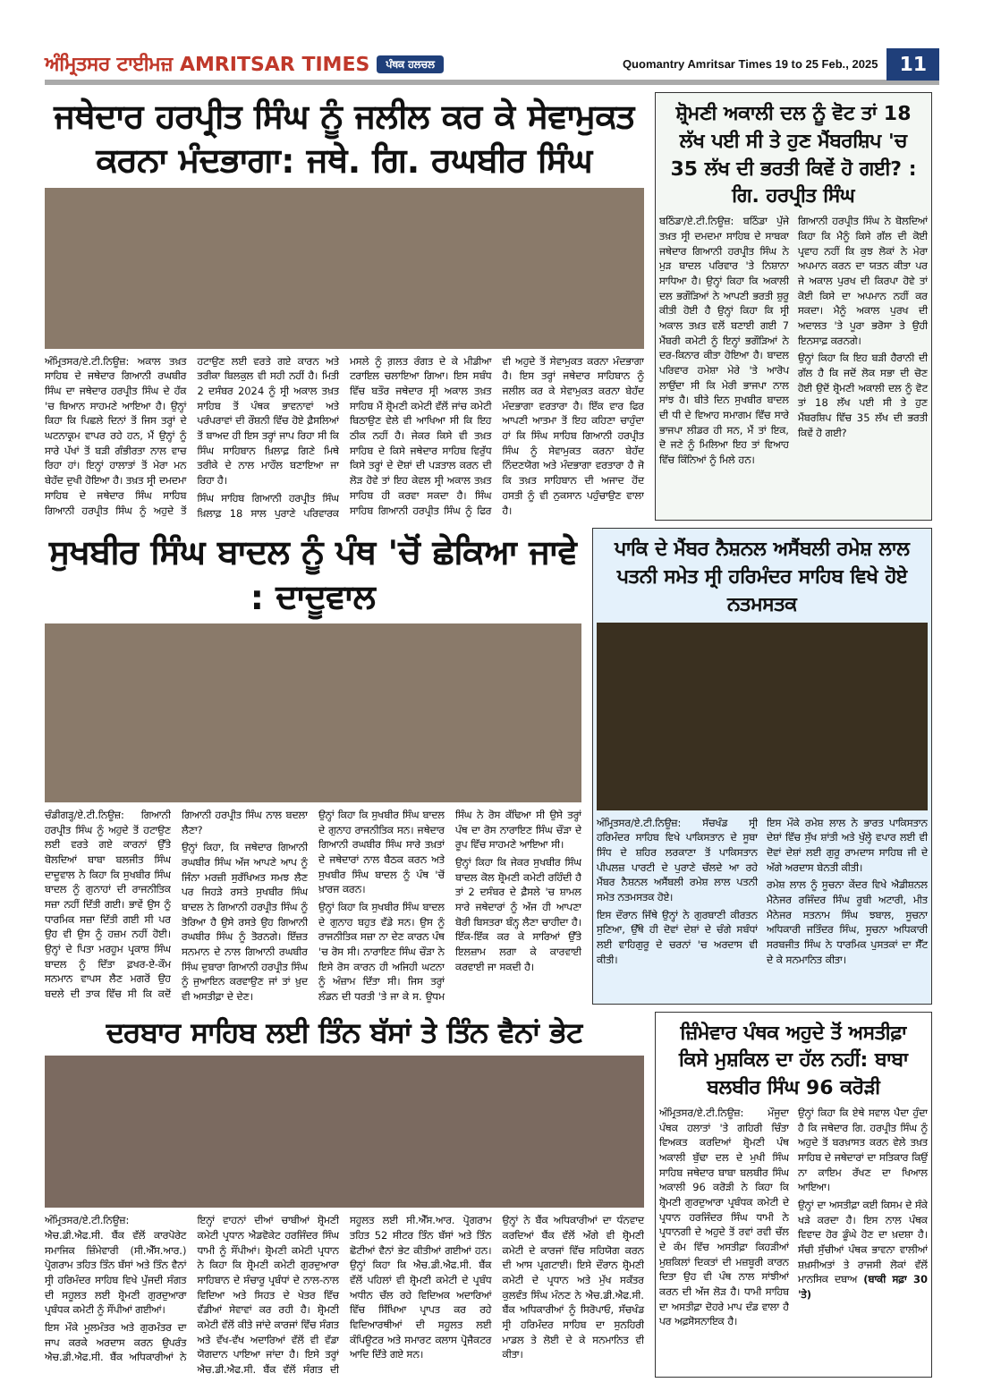ਅੰਮ੍ਰਿਤਸਰ ਟਾਈਮਜ਼ AMRITSAR TIMES ਪੰਥਕ ਹਲਚਲ Quomantry Amritsar Times 19 to 25 Feb., 2025 11
ਜਥੇਦਾਰ ਹਰਪ੍ਰੀਤ ਸਿੰਘ ਨੂੰ ਜਲੀਲ ਕਰ ਕੇ ਸੇਵਾਮੁਕਤ ਕਰਨਾ ਮੰਦਭਾਗਾ: ਜਥੇ. ਗਿ. ਰਘਬੀਰ ਸਿੰਘ
ਅੰਮ੍ਰਿਤਸਰ/ਏ.ਟੀ.ਨਿਊਜ਼: ਅਕਾਲ ਤਖ਼ਤ ਸਾਹਿਬ ਦੇ ਜਥੇਦਾਰ ਗਿਆਨੀ ਰਘਬੀਰ ਸਿੰਘ ਦਾ ਜਥੇਦਾਰ ਹਰਪ੍ਰੀਤ ਸਿੰਘ ਦੇ ਹੱਕ 'ਚ ਬਿਆਨ ਸਾਹਮਣੇ ਆਇਆ ਹੈ। ਉਨ੍ਹਾਂ ਕਿਹਾ ਕਿ ਪਿਛਲੇ ਦਿਨਾਂ ਤੋਂ ਜਿਸ ਤਰ੍ਹਾਂ ਦੇ ਘਟਨਾਕ੍ਰਮ ਵਾਪਰ ਰਹੇ ਹਨ, ਮੈਂ ਉਨ੍ਹਾਂ ਨੂੰ ਸਾਰੇ ਪੱਖਾਂ ਤੋਂ ਬੜੀ ਗੰਭੀਰਤਾ ਨਾਲ ਵਾਚ ਰਿਹਾ ਹਾਂ। ਇਨ੍ਹਾਂ ਹਾਲਾਤਾਂ ਤੋਂ ਮੇਰਾ ਮਨ ਬੇਹੱਦ ਦੁਖੀ ਹੋਇਆ ਹੈ। ਤਖ਼ਤ ਸ੍ਰੀ ਦਮਦਮਾ ਸਾਹਿਬ ਦੇ ਜਥੇਦਾਰ ਸਿੰਘ ਸਾਹਿਬ ਗਿਆਨੀ ਹਰਪ੍ਰੀਤ ਸਿੰਘ ਨੂੰ ਅਹੁਦੇ ਤੋਂ ਹਟਾਉਣ ਲਈ ਵਰਤੇ ਗਏ ਕਾਰਨ ਅਤੇ ਤਰੀਕਾ ਬਿਲਕੁਲ ਵੀ ਸਹੀ ਨਹੀਂ ਹੈ। ਮਿਤੀ 2 ਦਸੰਬਰ 2024 ਨੂੰ ਸ੍ਰੀ ਅਕਾਲ ਤਖ਼ਤ ਸਾਹਿਬ ਤੋਂ ਪੰਥਕ ਭਾਵਨਾਵਾਂ ਅਤੇ ਪਰੰਪਰਾਵਾਂ ਦੀ ਰੌਸ਼ਨੀ ਵਿੱਚ ਹੋਏ ਫ਼ੈਸਲਿਆਂ ਤੋਂ ਬਾਅਦ ਹੀ ਇਸ ਤਰ੍ਹਾਂ ਜਾਪ ਰਿਹਾ ਸੀ ਕਿ ਸਿੰਘ ਸਾਹਿਬਾਨ ਖ਼ਿਲਾਫ਼ ਗਿਣੇ ਮਿਥੇ ਤਰੀਕੇ ਦੇ ਨਾਲ ਮਾਹੌਲ ਬਣਾਇਆ ਜਾ ਰਿਹਾ ਹੈ।
ਸਿੰਘ ਸਾਹਿਬ ਗਿਆਨੀ ਹਰਪ੍ਰੀਤ ਸਿੰਘ ਖ਼ਿਲਾਫ਼ 18 ਸਾਲ ਪੁਰਾਣੇ ਪਰਿਵਾਰਕ ਮਸਲੇ ਨੂੰ ਗ਼ਲਤ ਰੰਗਤ ਦੇ ਕੇ ਮੀਡੀਆ ਟਰਾਇਲ ਚਲਾਇਆ ਗਿਆ। ਇਸ ਸਬੰਧ ਵਿੱਚ ਬਤੌਰ ਜਥੇਦਾਰ ਸ੍ਰੀ ਅਕਾਲ ਤਖ਼ਤ ਸਾਹਿਬ ਮੈਂ ਸ਼੍ਰੋਮਣੀ ਕਮੇਟੀ ਵੱਲੋਂ ਜਾਂਚ ਕਮੇਟੀ ਬਿਠਾਉਣ ਵੇਲੇ ਵੀ ਆਖਿਆ ਸੀ ਕਿ ਇਹ ਠੀਕ ਨਹੀਂ ਹੈ। ਜੇਕਰ ਕਿਸੇ ਵੀ ਤਖ਼ਤ ਸਾਹਿਬ ਦੇ ਕਿਸੇ ਜਥੇਦਾਰ ਸਾਹਿਬ ਵਿਰੁੱਧ ਕਿਸੇ ਤਰ੍ਹਾਂ ਦੇ ਦੋਸ਼ਾਂ ਦੀ ਪੜਤਾਲ ਕਰਨ ਦੀ ਲੋੜ ਹੋਵੇ ਤਾਂ ਇਹ ਕੇਵਲ ਸ੍ਰੀ ਅਕਾਲ ਤਖ਼ਤ ਸਾਹਿਬ ਹੀ ਕਰਵਾ ਸਕਦਾ ਹੈ। ਸਿੰਘ ਸਾਹਿਬ ਗਿਆਨੀ ਹਰਪ੍ਰੀਤ ਸਿੰਘ ਨੂੰ ਫਿਰ ਵੀ ਅਹੁਦੇ ਤੋਂ ਸੇਵਾਮੁਕਤ ਕਰਨਾ ਮੰਦਭਾਗਾ ਹੈ। ਇਸ ਤਰ੍ਹਾਂ ਜਥੇਦਾਰ ਸਾਹਿਬਾਨ ਨੂੰ ਜਲੀਲ ਕਰ ਕੇ ਸੇਵਾਮੁਕਤ ਕਰਨਾ ਬੇਹੱਦ ਮੰਦਭਾਗਾ ਵਰਤਾਰਾ ਹੈ। ਇੱਕ ਵਾਰ ਫਿਰ ਆਪਣੀ ਆਤਮਾ ਤੋਂ ਇਹ ਕਹਿਣਾ ਚਾਹੁੰਦਾ ਹਾਂ ਕਿ ਸਿੰਘ ਸਾਹਿਬ ਗਿਆਨੀ ਹਰਪ੍ਰੀਤ ਸਿੰਘ ਨੂੰ ਸੇਵਾਮੁਕਤ ਕਰਨਾ ਬੇਹੱਦ ਨਿੰਦਣਯੋਗ ਅਤੇ ਮੰਦਭਾਗਾ ਵਰਤਾਰਾ ਹੈ ਜੋ ਕਿ ਤਖ਼ਤ ਸਾਹਿਬਾਨ ਦੀ ਅਜਾਦ ਹੋਂਦ ਹਸਤੀ ਨੂੰ ਵੀ ਨੁਕਸਾਨ ਪਹੁੰਚਾਉਣ ਵਾਲਾ ਹੈ।
ਸ਼੍ਰੋਮਣੀ ਅਕਾਲੀ ਦਲ ਨੂੰ ਵੋਟ ਤਾਂ 18 ਲੱਖ ਪਈ ਸੀ ਤੇ ਹੁਣ ਮੈਂਬਰਸ਼ਿਪ 'ਚ 35 ਲੱਖ ਦੀ ਭਰਤੀ ਕਿਵੇਂ ਹੋ ਗਈ? : ਗਿ. ਹਰਪ੍ਰੀਤ ਸਿੰਘ
ਬਠਿੰਡਾ/ਏ.ਟੀ.ਨਿਊਜ਼: ਬਠਿੰਡਾ ਪੁੱਜੇ ਤਖ਼ਤ ਸ੍ਰੀ ਦਮਦਮਾ ਸਾਹਿਬ ਦੇ ਸਾਬਕਾ ਜਥੇਦਾਰ ਗਿਆਨੀ ਹਰਪ੍ਰੀਤ ਸਿੰਘ ਨੇ ਮੁੜ ਬਾਦਲ ਪਰਿਵਾਰ 'ਤੇ ਨਿਸ਼ਾਨਾ ਸਾਧਿਆ ਹੈ। ਉਨ੍ਹਾਂ ਕਿਹਾ ਕਿ ਅਕਾਲੀ ਦਲ ਭਗੌੜਿਆਂ ਨੇ ਆਪਣੀ ਭਰਤੀ ਸ਼ੁਰੂ ਕੀਤੀ ਹੋਈ ਹੈ ਉਨ੍ਹਾਂ ਕਿਹਾ ਕਿ ਸ੍ਰੀ ਅਕਾਲ ਤਖ਼ਤ ਵਲੋਂ ਬਣਾਈ ਗਈ 7 ਮੈਂਬਰੀ ਕਮੇਟੀ ਨੂੰ ਇਨ੍ਹਾਂ ਭਗੌੜਿਆਂ ਨੇ ਦਰ-ਕਿਨਾਰ ਕੀਤਾ ਹੋਇਆ ਹੈ। ਬਾਦਲ ਪਰਿਵਾਰ ਹਮੇਸ਼ਾ ਮੇਰੇ 'ਤੇ ਆਰੋਪ ਲਾਉਂਦਾ ਸੀ ਕਿ ਮੇਰੀ ਭਾਜਪਾ ਨਾਲ ਸਾਂਝ ਹੈ। ਬੀਤੇ ਦਿਨ ਸੁਖਬੀਰ ਬਾਦਲ ਦੀ ਧੀ ਦੇ ਵਿਆਹ ਸਮਾਗਮ ਵਿੱਚ ਸਾਰੇ ਭਾਜਪਾ ਲੀਡਰ ਹੀ ਸਨ, ਮੈਂ ਤਾਂ ਇਕ, ਦੋ ਜਣੇ ਨੂੰ ਮਿਲਿਆ ਇਹ ਤਾਂ ਵਿਆਹ ਵਿੱਚ ਕਿੰਨਿਆਂ ਨੂੰ ਮਿਲੇ ਹਨ।
ਗਿਆਨੀ ਹਰਪ੍ਰੀਤ ਸਿੰਘ ਨੇ ਬੋਲਦਿਆਂ ਕਿਹਾ ਕਿ ਮੈਨੂੰ ਕਿਸੇ ਗੱਲ ਦੀ ਕੋਈ ਪ੍ਰਵਾਹ ਨਹੀਂ ਕਿ ਕੁਝ ਲੋਕਾਂ ਨੇ ਮੇਰਾ ਅਪਮਾਨ ਕਰਨ ਦਾ ਯਤਨ ਕੀਤਾ ਪਰ ਜੇ ਅਕਾਲ ਪੁਰਖ ਦੀ ਕਿਰਪਾ ਹੋਵੇ ਤਾਂ ਕੋਈ ਕਿਸੇ ਦਾ ਅਪਮਾਨ ਨਹੀਂ ਕਰ ਸਕਦਾ। ਮੈਨੂੰ ਅਕਾਲ ਪੁਰਖ ਦੀ ਅਦਾਲਤ 'ਤੇ ਪੂਰਾ ਭਰੋਸਾ ਤੇ ਉਹੀ ਇਨਸਾਫ਼ ਕਰਨਗੇ।
ਉਨ੍ਹਾਂ ਕਿਹਾ ਕਿ ਇਹ ਬੜੀ ਹੈਰਾਨੀ ਦੀ ਗੱਲ ਹੈ ਕਿ ਜਦੋਂ ਲੋਕ ਸਭਾ ਦੀ ਚੋਣ ਹੋਈ ਉਦੋਂ ਸ਼੍ਰੋਮਣੀ ਅਕਾਲੀ ਦਲ ਨੂੰ ਵੋਟ ਤਾਂ 18 ਲੱਖ ਪਈ ਸੀ ਤੇ ਹੁਣ ਮੈਂਬਰਸ਼ਿਪ ਵਿੱਚ 35 ਲੱਖ ਦੀ ਭਰਤੀ ਕਿਵੇਂ ਹੋ ਗਈ?
ਸੁਖਬੀਰ ਸਿੰਘ ਬਾਦਲ ਨੂੰ ਪੰਥ 'ਚੋਂ ਛੇਕਿਆ ਜਾਵੇ : ਦਾਦੂਵਾਲ
ਚੰਡੀਗੜ੍ਹ/ਏ.ਟੀ.ਨਿਊਜ਼: ਗਿਆਨੀ ਹਰਪ੍ਰੀਤ ਸਿੰਘ ਨੂੰ ਅਹੁਦੇ ਤੋਂ ਹਟਾਉਣ ਲਈ ਵਰਤੇ ਗਏ ਕਾਰਨਾਂ ਉੱਤੇ ਬੋਲਦਿਆਂ ਬਾਬਾ ਬਲਜੀਤ ਸਿੰਘ ਦਾਦੂਵਾਲ ਨੇ ਕਿਹਾ ਕਿ ਸੁਖਬੀਰ ਸਿੰਘ ਬਾਦਲ ਨੂੰ ਗੁਨਾਹਾਂ ਦੀ ਰਾਜਨੀਤਿਕ ਸਜ਼ਾ ਨਹੀਂ ਦਿੱਤੀ ਗਈ। ਭਾਵੇਂ ਉਸ ਨੂੰ ਧਾਰਮਿਕ ਸਜ਼ਾ ਦਿੱਤੀ ਗਈ ਸੀ ਪਰ ਉਹ ਵੀ ਉਸ ਨੂੰ ਹਜ਼ਮ ਨਹੀਂ ਹੋਈ। ਉਨ੍ਹਾਂ ਦੇ ਪਿਤਾ ਮਰਹੂਮ ਪ੍ਰਕਾਸ਼ ਸਿੰਘ ਬਾਦਲ ਨੂੰ ਦਿੱਤਾ ਫ਼ਖਰ-ਏ-ਕੌਮ ਸਨਮਾਨ ਵਾਪਸ ਲੈਣ ਮਗਰੋਂ ਉਹ ਬਦਲੇ ਦੀ ਤਾਕ ਵਿੱਚ ਸੀ ਕਿ ਕਦੋਂ ਗਿਆਨੀ ਹਰਪ੍ਰੀਤ ਸਿੰਘ ਨਾਲ ਬਦਲਾ ਲੈਣਾ?
ਉਨ੍ਹਾਂ ਕਿਹਾ, ਕਿ ਜਥੇਦਾਰ ਗਿਆਨੀ ਰਘਬੀਰ ਸਿੰਘ ਅੱਜ ਆਪਣੇ ਆਪ ਨੂੰ ਜਿੰਨਾ ਮਰਜ਼ੀ ਸੁਰੱਖਿਅਤ ਸਮਝ ਲੈਣ ਪਰ ਜਿਹੜੇ ਰਸਤੇ ਸੁਖਬੀਰ ਸਿੰਘ ਬਾਦਲ ਨੇ ਗਿਆਨੀ ਹਰਪ੍ਰੀਤ ਸਿੰਘ ਨੂੰ ਤੋਰਿਆ ਹੈ ਉਸੇ ਰਸਤੇ ਉਹ ਗਿਆਨੀ ਰਘਬੀਰ ਸਿੰਘ ਨੂੰ ਤੋਰਨਗੇ। ਇੱਜ਼ਤ ਸਨਮਾਨ ਦੇ ਨਾਲ ਗਿਆਨੀ ਰਘਬੀਰ ਸਿੰਘ ਦੁਬਾਰਾ ਗਿਆਨੀ ਹਰਪ੍ਰੀਤ ਸਿੰਘ ਨੂੰ ਜੁਆਇਨ ਕਰਵਾਉਣ ਜਾਂ ਤਾਂ ਖ਼ੁਦ ਵੀ ਅਸਤੀਫ਼ਾ ਦੇ ਦੇਣ।
ਉਨ੍ਹਾਂ ਕਿਹਾ ਕਿ ਸੁਖਬੀਰ ਸਿੰਘ ਬਾਦਲ ਦੇ ਗੁਨਾਹ ਰਾਜਨੀਤਿਕ ਸਨ। ਜਥੇਦਾਰ ਗਿਆਨੀ ਰਘਬੀਰ ਸਿੰਘ ਸਾਰੇ ਤਖ਼ਤਾਂ ਦੇ ਜਥੇਦਾਰਾਂ ਨਾਲ ਬੈਠਕ ਕਰਨ ਅਤੇ ਸੁਖਬੀਰ ਸਿੰਘ ਬਾਦਲ ਨੂੰ ਪੰਥ 'ਚੋਂ ਖ਼ਾਰਜ ਕਰਨ।
ਉਨ੍ਹਾਂ ਕਿਹਾ ਕਿ ਸੁਖਬੀਰ ਸਿੰਘ ਬਾਦਲ ਦੇ ਗੁਨਾਹ ਬਹੁਤ ਵੱਡੇ ਸਨ। ਉਸ ਨੂੰ ਰਾਜਨੀਤਿਕ ਸਜ਼ਾ ਨਾ ਦੇਣ ਕਾਰਨ ਪੰਥ 'ਚ ਰੋਸ ਸੀ। ਨਾਰਾਇਣ ਸਿੰਘ ਚੌੜਾ ਨੇ ਇਸੇ ਰੋਸ ਕਾਰਨ ਹੀ ਅਜਿਹੀ ਘਟਨਾ ਨੂੰ ਅੰਜ਼ਾਮ ਦਿੱਤਾ ਸੀ। ਜਿਸ ਤਰ੍ਹਾਂ ਲੰਡਨ ਦੀ ਧਰਤੀ 'ਤੇ ਜਾ ਕੇ ਸ. ਊਧਮ ਸਿੰਘ ਨੇ ਰੋਸ ਕੱਢਿਆ ਸੀ ਉਸੇ ਤਰ੍ਹਾਂ ਪੰਥ ਦਾ ਰੋਸ ਨਾਰਾਇਣ ਸਿੰਘ ਚੌੜਾ ਦੇ ਰੂਪ ਵਿੱਚ ਸਾਹਮਣੇ ਆਇਆ ਸੀ।
ਉਨ੍ਹਾਂ ਕਿਹਾ ਕਿ ਜੇਕਰ ਸੁਖਬੀਰ ਸਿੰਘ ਬਾਦਲ ਕੋਲ ਸ਼੍ਰੋਮਣੀ ਕਮੇਟੀ ਰਹਿੰਦੀ ਹੈ ਤਾਂ 2 ਦਸੰਬਰ ਦੇ ਫ਼ੈਸਲੇ 'ਚ ਸ਼ਾਮਲ ਸਾਰੇ ਜਥੇਦਾਰਾਂ ਨੂੰ ਅੱਜ ਹੀ ਆਪਣਾ ਬੋਰੀ ਬਿਸਤਰਾ ਬੰਨ੍ਹ ਲੈਣਾ ਚਾਹੀਦਾ ਹੈ। ਇੱਕ-ਇੱਕ ਕਰ ਕੇ ਸਾਰਿਆਂ ਉੱਤੇ ਇਲਜ਼ਾਮ ਲਗਾ ਕੇ ਕਾਰਵਾਈ ਕਰਵਾਈ ਜਾ ਸਕਦੀ ਹੈ।
ਪਾਕਿ ਦੇ ਮੈਂਬਰ ਨੈਸ਼ਨਲ ਅਸੈਂਬਲੀ ਰਮੇਸ਼ ਲਾਲ ਪਤਨੀ ਸਮੇਤ ਸ੍ਰੀ ਹਰਿਮੰਦਰ ਸਾਹਿਬ ਵਿਖੇ ਹੋਏ ਨਤਮਸਤਕ
ਅੰਮ੍ਰਿਤਸਰ/ਏ.ਟੀ.ਨਿਊਜ਼: ਸੱਚਖੰਡ ਸ੍ਰੀ ਹਰਿਮੰਦਰ ਸਾਹਿਬ ਵਿਖੇ ਪਾਕਿਸਤਾਨ ਦੇ ਸੂਬਾ ਸਿੰਧ ਦੇ ਸ਼ਹਿਰ ਲਰਕਾਣਾ ਤੋਂ ਪਾਕਿਸਤਾਨ ਪੀਪਲਜ਼ ਪਾਰਟੀ ਦੇ ਪੁਰਾਣੇ ਚੱਲਦੇ ਆ ਰਹੇ ਮੈਂਬਰ ਨੈਸ਼ਨਲ ਅਸੈਂਬਲੀ ਰਮੇਸ਼ ਲਾਲ ਪਤਨੀ ਸਮੇਤ ਨਤਮਸਤਕ ਹੋਏ।
ਇਸ ਦੌਰਾਨ ਜਿੱਥੇ ਉਨ੍ਹਾਂ ਨੇ ਗੁਰਬਾਣੀ ਕੀਰਤਨ ਸੁਣਿਆ, ਉੱਥੇ ਹੀ ਦੋਵਾਂ ਦੇਸ਼ਾਂ ਦੇ ਚੰਗੇ ਸਬੰਧਾਂ ਲਈ ਵਾਹਿਗੁਰੂ ਦੇ ਚਰਨਾਂ 'ਚ ਅਰਦਾਸ ਵੀ ਕੀਤੀ।
ਇਸ ਮੌਕੇ ਰਮੇਸ਼ ਲਾਲ ਨੇ ਭਾਰਤ ਪਾਕਿਸਤਾਨ ਦੇਸ਼ਾਂ ਵਿੱਚ ਸੁੱਖ ਸ਼ਾਂਤੀ ਅਤੇ ਖੁੱਲ੍ਹੇ ਵਪਾਰ ਲਈ ਵੀ ਦੋਵਾਂ ਦੇਸ਼ਾਂ ਲਈ ਗੁਰੂ ਰਾਮਦਾਸ ਸਾਹਿਬ ਜੀ ਦੇ ਅੱਗੇ ਅਰਦਾਸ ਬੇਨਤੀ ਕੀਤੀ।
ਰਮੇਸ਼ ਲਾਲ ਨੂੰ ਸੂਚਨਾ ਕੇਂਦਰ ਵਿਖੇ ਐਡੀਸ਼ਨਲ ਮੈਨੇਜਰ ਰਜਿੰਦਰ ਸਿੰਘ ਰੂਬੀ ਅਟਾਰੀ, ਮੀਤ ਮੈਨੇਜਰ ਸਤਨਾਮ ਸਿੰਘ ਝਬਾਲ, ਸੂਚਨਾ ਅਧਿਕਾਰੀ ਜਤਿੰਦਰ ਸਿੰਘ, ਸੂਚਨਾ ਅਧਿਕਾਰੀ ਸਰਬਜੀਤ ਸਿੰਘ ਨੇ ਧਾਰਮਿਕ ਪੁਸਤਕਾਂ ਦਾ ਸੈੱਟ ਦੇ ਕੇ ਸਨਮਾਨਿਤ ਕੀਤਾ।
ਦਰਬਾਰ ਸਾਹਿਬ ਲਈ ਤਿੰਨ ਬੱਸਾਂ ਤੇ ਤਿੰਨ ਵੈਨਾਂ ਭੇਟ
ਅੰਮ੍ਰਿਤਸਰ/ਏ.ਟੀ.ਨਿਊਜ਼: ਐਚ.ਡੀ.ਐਫ.ਸੀ. ਬੈਂਕ ਵੱਲੋਂ ਕਾਰਪੋਰੇਟ ਸਮਾਜਿਕ ਜ਼ਿੰਮੇਵਾਰੀ (ਸੀ.ਐੱਸ.ਆਰ.) ਪ੍ਰੋਗਰਾਮ ਤਹਿਤ ਤਿੰਨ ਬੱਸਾਂ ਅਤੇ ਤਿੰਨ ਵੈਨਾਂ ਸ੍ਰੀ ਹਰਿਮੰਦਰ ਸਾਹਿਬ ਵਿਖੇ ਪੁੱਜਦੀ ਸੰਗਤ ਦੀ ਸਹੂਲਤ ਲਈ ਸ਼੍ਰੋਮਣੀ ਗੁਰਦੁਆਰਾ ਪ੍ਰਬੰਧਕ ਕਮੇਟੀ ਨੂੰ ਸੌਂਪੀਆਂ ਗਈਆਂ।
ਇਸ ਮੌਕੇ ਮੂਲਮੰਤਰ ਅਤੇ ਗੁਰਮੰਤਰ ਦਾ ਜਾਪ ਕਰਕੇ ਅਰਦਾਸ ਕਰਨ ਉਪਰੰਤ ਐਚ.ਡੀ.ਐਫ.ਸੀ. ਬੈਂਕ ਅਧਿਕਾਰੀਆਂ ਨੇ ਇਨ੍ਹਾਂ ਵਾਹਨਾਂ ਦੀਆਂ ਚਾਬੀਆਂ ਸ਼੍ਰੋਮਣੀ ਕਮੇਟੀ ਪ੍ਰਧਾਨ ਐਡਵੋਕੇਟ ਹਰਜਿੰਦਰ ਸਿੰਘ ਧਾਮੀ ਨੂੰ ਸੌਂਪੀਆਂ। ਸ਼੍ਰੋਮਣੀ ਕਮੇਟੀ ਪ੍ਰਧਾਨ ਨੇ ਕਿਹਾ ਕਿ ਸ਼੍ਰੋਮਣੀ ਕਮੇਟੀ ਗੁਰਦੁਆਰਾ ਸਾਹਿਬਾਨ ਦੇ ਸੰਚਾਰੂ ਪ੍ਰਬੰਧਾਂ ਦੇ ਨਾਲ-ਨਾਲ ਵਿਦਿਆ ਅਤੇ ਸਿਹਤ ਦੇ ਖੇਤਰ ਵਿੱਚ ਵੱਡੀਆਂ ਸੇਵਾਵਾਂ ਕਰ ਰਹੀ ਹੈ। ਸ਼੍ਰੋਮਣੀ ਕਮੇਟੀ ਵੱਲੋਂ ਕੀਤੇ ਜਾਂਦੇ ਕਾਰਜਾਂ ਵਿੱਚ ਸੰਗਤ ਅਤੇ ਵੱਖ-ਵੱਖ ਅਦਾਰਿਆਂ ਵੱਲੋਂ ਵੀ ਵੱਡਾ ਯੋਗਦਾਨ ਪਾਇਆ ਜਾਂਦਾ ਹੈ। ਇਸੇ ਤਰ੍ਹਾਂ ਐਚ.ਡੀ.ਐਫ.ਸੀ. ਬੈਂਕ ਵੱਲੋਂ ਸੰਗਤ ਦੀ ਸਹੂਲਤ ਲਈ ਸੀ.ਐੱਸ.ਆਰ. ਪ੍ਰੋਗਰਾਮ ਤਹਿਤ 52 ਸੀਟਰ ਤਿੰਨ ਬੱਸਾਂ ਅਤੇ ਤਿੰਨ ਛੋਟੀਆਂ ਵੈਨਾਂ ਭੇਟ ਕੀਤੀਆਂ ਗਈਆਂ ਹਨ। ਉਨ੍ਹਾਂ ਕਿਹਾ ਕਿ ਐਚ.ਡੀ.ਐਫ.ਸੀ. ਬੈਂਕ ਵੱਲੋਂ ਪਹਿਲਾਂ ਵੀ ਸ਼੍ਰੋਮਣੀ ਕਮੇਟੀ ਦੇ ਪ੍ਰਬੰਧ ਅਧੀਨ ਚੱਲ ਰਹੇ ਵਿਦਿਅਕ ਅਦਾਰਿਆਂ ਵਿੱਚ ਸਿੱਖਿਆ ਪ੍ਰਾਪਤ ਕਰ ਰਹੇ ਵਿਦਿਆਰਥੀਆਂ ਦੀ ਸਹੂਲਤ ਲਈ ਕੰਪਿਊਟਰ ਅਤੇ ਸਮਾਰਟ ਕਲਾਸ ਪ੍ਰੋਜੈਕਟਰ ਆਦਿ ਦਿੱਤੇ ਗਏ ਸਨ।
ਉਨ੍ਹਾਂ ਨੇ ਬੈਂਕ ਅਧਿਕਾਰੀਆਂ ਦਾ ਧੰਨਵਾਦ ਕਰਦਿਆਂ ਬੈਂਕ ਵੱਲੋਂ ਅੱਗੇ ਵੀ ਸ਼੍ਰੋਮਣੀ ਕਮੇਟੀ ਦੇ ਕਾਰਜਾਂ ਵਿੱਚ ਸਹਿਯੋਗ ਕਰਨ ਦੀ ਆਸ ਪ੍ਰਗਟਾਈ। ਇਸੇ ਦੌਰਾਨ ਸ਼੍ਰੋਮਣੀ ਕਮੇਟੀ ਦੇ ਪ੍ਰਧਾਨ ਅਤੇ ਮੁੱਖ ਸਕੱਤਰ ਕੁਲਵੰਤ ਸਿੰਘ ਮੰਨਣ ਨੇ ਐਚ.ਡੀ.ਐਫ.ਸੀ. ਬੈਂਕ ਅਧਿਕਾਰੀਆਂ ਨੂੰ ਸਿਰੋਪਾਓ, ਸੱਚਖੰਡ ਸ੍ਰੀ ਹਰਿਮੰਦਰ ਸਾਹਿਬ ਦਾ ਸੁਨਹਿਰੀ ਮਾਡਲ ਤੇ ਲੋਈ ਦੇ ਕੇ ਸਨਮਾਨਿਤ ਵੀ ਕੀਤਾ।
ਜ਼ਿੰਮੇਵਾਰ ਪੰਥਕ ਅਹੁਦੇ ਤੋਂ ਅਸਤੀਫ਼ਾ ਕਿਸੇ ਮੁਸ਼ਕਿਲ ਦਾ ਹੱਲ ਨਹੀਂ: ਬਾਬਾ ਬਲਬੀਰ ਸਿੰਘ 96 ਕਰੋੜੀ
ਅੰਮ੍ਰਿਤਸਰ/ਏ.ਟੀ.ਨਿਊਜ਼: ਮੌਜੂਦਾ ਪੰਥਕ ਹਲਾਤਾਂ 'ਤੇ ਗਹਿਰੀ ਚਿੰਤਾ ਵਿਅਕਤ ਕਰਦਿਆਂ ਸ਼੍ਰੋਮਣੀ ਪੰਥ ਅਕਾਲੀ ਬੁੱਢਾ ਦਲ ਦੇ ਮੁਖੀ ਸਿੰਘ ਸਾਹਿਬ ਜਥੇਦਾਰ ਬਾਬਾ ਬਲਬੀਰ ਸਿੰਘ ਅਕਾਲੀ 96 ਕਰੋੜੀ ਨੇ ਕਿਹਾ ਕਿ ਸ਼੍ਰੋਮਣੀ ਗੁਰਦੁਆਰਾ ਪ੍ਰਬੰਧਕ ਕਮੇਟੀ ਦੇ ਪ੍ਰਧਾਨ ਹਰਜਿੰਦਰ ਸਿੰਘ ਧਾਮੀ ਨੇ ਪ੍ਰਧਾਨਗੀ ਦੇ ਅਹੁਦੇ ਤੋਂ ਰਵਾਂ ਰਵੀ ਚੱਲ ਦੇ ਕੰਮ ਵਿੱਚ ਅਸਤੀਫ਼ਾ ਕਿਹੜੀਆਂ ਮੁਸ਼ਕਿਲਾਂ ਦਿਕਤਾਂ ਦੀ ਮਜ਼ਬੂਰੀ ਕਾਰਨ ਦਿਤਾ ਉਹ ਵੀ ਪੰਥ ਨਾਲ ਸਾਂਝੀਆਂ ਕਰਨ ਦੀ ਅੱਜ ਲੋੜ ਹੈ। ਧਾਮੀ ਸਾਹਿਬ ਦਾ ਅਸਤੀਫ਼ਾ ਦੋਹਰੇ ਮਾਪ ਦੰਡ ਵਾਲਾ ਹੈ ਪਰ ਅਫ਼ਸੋਸਨਾਇਕ ਹੈ।
ਉਨ੍ਹਾਂ ਕਿਹਾ ਕਿ ਏਥੇ ਸਵਾਲ ਪੈਦਾ ਹੁੰਦਾ ਹੈ ਕਿ ਜਥੇਦਾਰ ਗਿ. ਹਰਪ੍ਰੀਤ ਸਿੰਘ ਨੂੰ ਅਹੁਦੇ ਤੋਂ ਬਰਖ਼ਾਸਤ ਕਰਨ ਵੇਲੇ ਤਖ਼ਤ ਸਾਹਿਬ ਦੇ ਜਥੇਦਾਰਾਂ ਦਾ ਸਤਿਕਾਰ ਕਿਉਂ ਨਾ ਕਾਇਮ ਰੱਖਣ ਦਾ ਖਿਆਲ ਆਇਆ।
ਉਨ੍ਹਾਂ ਦਾ ਅਸਤੀਫ਼ਾ ਕਈ ਕਿਸਮ ਦੇ ਸੰਕੇ ਖੜੇ ਕਰਦਾ ਹੈ। ਇਸ ਨਾਲ ਪੰਥਕ ਵਿਵਾਦ ਹੋਰ ਡੂੰਘੇ ਹੋਣ ਦਾ ਖ਼ਦਸ਼ਾ ਹੈ। ਸੱਚੀ ਸੁੱਚੀਆਂ ਪੰਥਕ ਭਾਵਨਾ ਵਾਲੀਆਂ ਸ਼ਖ਼ਸੀਅਤਾਂ ਤੇ ਰਾਜਸੀ ਲੋਕਾਂ ਵੱਲੋਂ ਮਾਨਸਿਕ ਦਬਾਅ (ਬਾਕੀ ਸਫ਼ਾ 30 'ਤੇ)